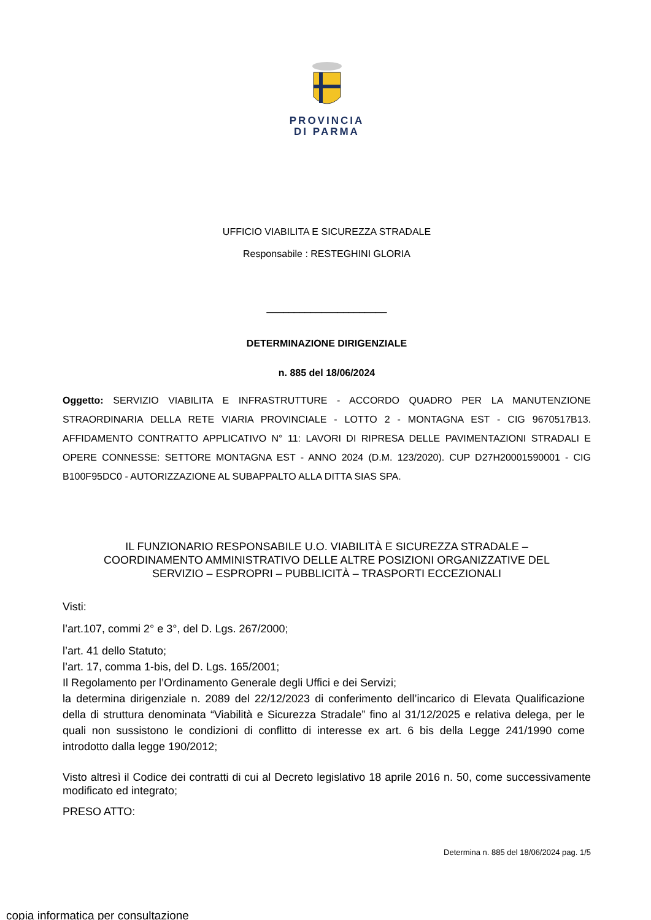PROVINCIA
DI PARMA
UFFICIO VIABILITA E SICUREZZA STRADALE
Responsabile : RESTEGHINI GLORIA
______________________
DETERMINAZIONE DIRIGENZIALE
n. 885 del 18/06/2024
Oggetto: SERVIZIO VIABILITA E INFRASTRUTTURE - ACCORDO QUADRO PER LA MANUTENZIONE STRAORDINARIA DELLA RETE VIARIA PROVINCIALE - LOTTO 2 - MONTAGNA EST - CIG 9670517B13. AFFIDAMENTO CONTRATTO APPLICATIVO N° 11: LAVORI DI RIPRESA DELLE PAVIMENTAZIONI STRADALI E OPERE CONNESSE: SETTORE MONTAGNA EST - ANNO 2024 (D.M. 123/2020). CUP D27H20001590001 - CIG B100F95DC0 - AUTORIZZAZIONE AL SUBAPPALTO ALLA DITTA SIAS SPA.
IL FUNZIONARIO RESPONSABILE U.O. VIABILITÀ E SICUREZZA STRADALE –
COORDINAMENTO AMMINISTRATIVO DELLE ALTRE POSIZIONI ORGANIZZATIVE DEL
SERVIZIO – ESPROPRI – PUBBLICITÀ – TRASPORTI ECCEZIONALI
Visti:
l’art.107, commi 2° e 3°, del D. Lgs. 267/2000;
l’art. 41 dello Statuto;
l’art. 17, comma 1-bis, del D. Lgs. 165/2001;
Il Regolamento per l’Ordinamento Generale degli Uffici e dei Servizi;
la determina dirigenziale n. 2089 del 22/12/2023 di conferimento dell’incarico di Elevata Qualificazione della di struttura denominata “Viabilità e Sicurezza Stradale” fino al 31/12/2025 e relativa delega, per le quali non sussistono le condizioni di conflitto di interesse ex art. 6 bis della Legge 241/1990 come introdotto dalla legge 190/2012;
Visto altresì il Codice dei contratti di cui al Decreto legislativo 18 aprile 2016 n. 50, come successivamente modificato ed integrato;
PRESO ATTO:
Determina n. 885 del 18/06/2024 pag. 1/5
copia informatica per consultazione